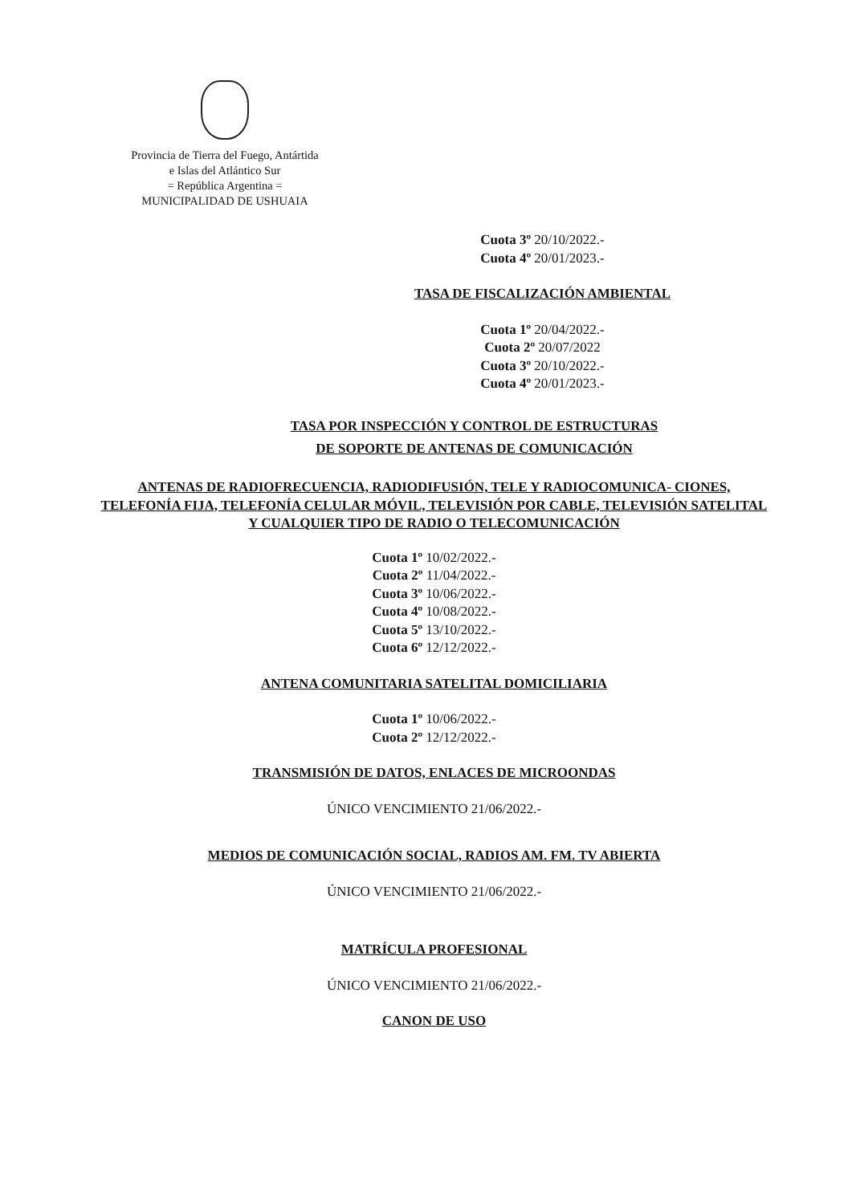Provincia de Tierra del Fuego, Antártida
e Islas del Atlántico Sur
= República Argentina =
MUNICIPALIDAD DE USHUAIA
Cuota 3º 20/10/2022.-
Cuota 4º 20/01/2023.-
TASA DE FISCALIZACIÓN AMBIENTAL
Cuota 1º 20/04/2022.-
Cuota 2º 20/07/2022
Cuota 3º 20/10/2022.-
Cuota 4º 20/01/2023.-
TASA POR INSPECCIÓN Y CONTROL DE ESTRUCTURAS
DE SOPORTE DE ANTENAS DE COMUNICACIÓN
ANTENAS DE RADIOFRECUENCIA, RADIODIFUSIÓN, TELE Y RADIOCOMUNICA- CIONES, TELEFONÍA FIJA, TELEFONÍA CELULAR MÓVIL, TELEVISIÓN POR CABLE, TELEVISIÓN SATELITAL Y CUALQUIER TIPO DE RADIO O TELECOMUNICACIÓN
Cuota 1º 10/02/2022.-
Cuota 2º 11/04/2022.-
Cuota 3º 10/06/2022.-
Cuota 4º 10/08/2022.-
Cuota 5º 13/10/2022.-
Cuota 6º 12/12/2022.-
ANTENA COMUNITARIA SATELITAL DOMICILIARIA
Cuota 1º 10/06/2022.-
Cuota 2º 12/12/2022.-
TRANSMISIÓN DE DATOS, ENLACES DE MICROONDAS
ÚNICO VENCIMIENTO 21/06/2022.-
MEDIOS DE COMUNICACIÓN SOCIAL, RADIOS AM. FM. TV ABIERTA
ÚNICO VENCIMIENTO 21/06/2022.-
MATRÍCULA PROFESIONAL
ÚNICO VENCIMIENTO 21/06/2022.-
CANON DE USO